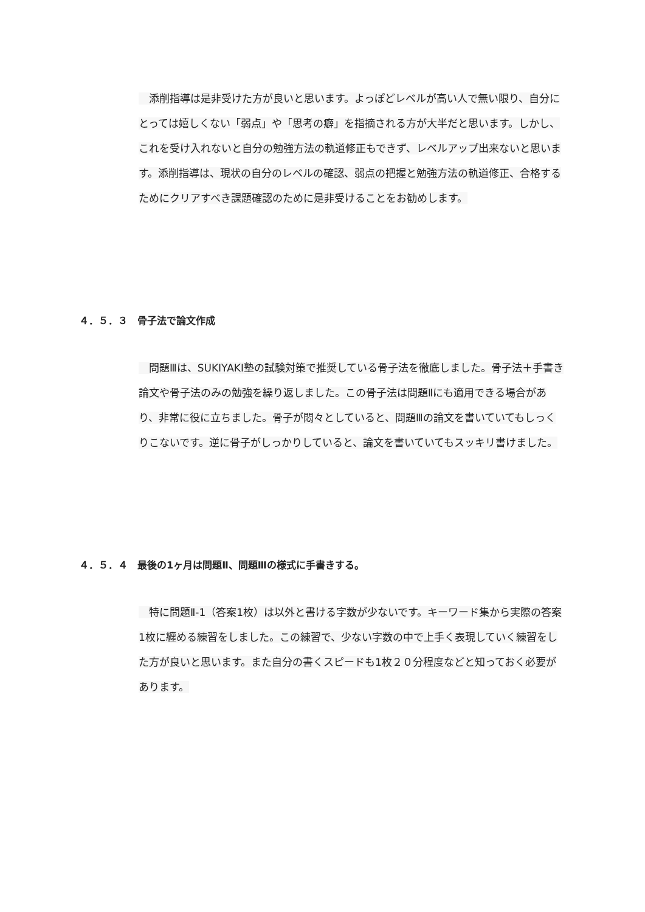添削指導は是非受けた方が良いと思います。よっぽどレベルが高い人で無い限り、自分にとっては嬉しくない「弱点」や「思考の癖」を指摘される方が大半だと思います。しかし、これを受け入れないと自分の勉強方法の軌道修正もできず、レベルアップ出来ないと思います。添削指導は、現状の自分のレベルの確認、弱点の把握と勉強方法の軌道修正、合格するためにクリアすべき課題確認のために是非受けることをお勧めします。
４．５．３　骨子法で論文作成
　問題Ⅲは、SUKIYAKI塾の試験対策で推奨している骨子法を徹底しました。骨子法＋手書き論文や骨子法のみの勉強を繰り返しました。この骨子法は問題Ⅱにも適用できる場合があり、非常に役に立ちました。骨子が悶々としていると、問題Ⅲの論文を書いていてもしっくりこないです。逆に骨子がしっかりしていると、論文を書いていてもスッキリ書けました。
４．５．４　最後の1ヶ月は問題Ⅱ、問題Ⅲの様式に手書きする。
　特に問題Ⅱ-1（答案1枚）は以外と書ける字数が少ないです。キーワード集から実際の答案1枚に纏める練習をしました。この練習で、少ない字数の中で上手く表現していく練習をした方が良いと思います。また自分の書くスピードも1枚２０分程度などと知っておく必要があります。